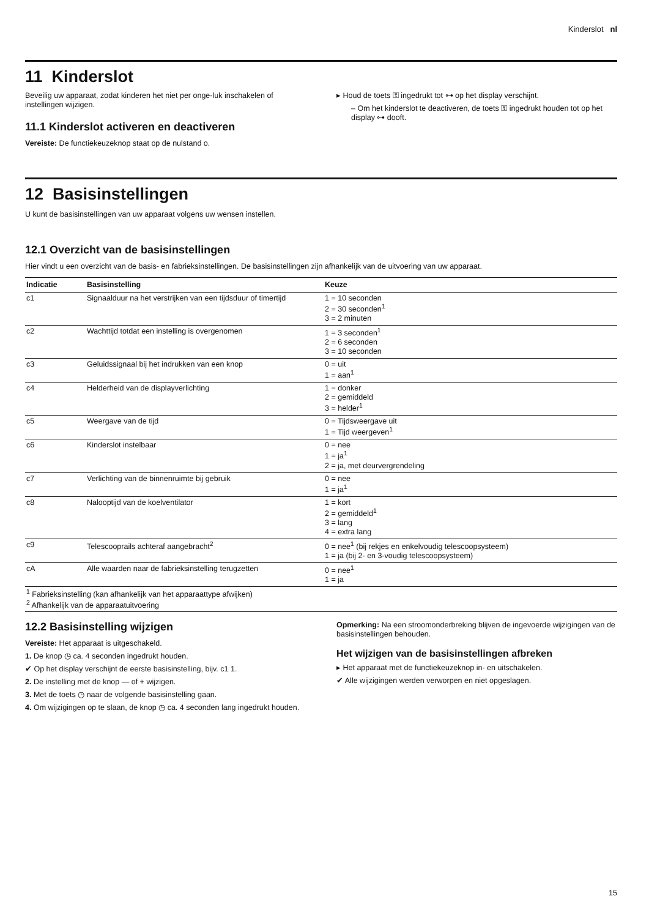Kinderslot nl
11 Kinderslot
Beveilig uw apparaat, zodat kinderen het niet per onge-luk inschakelen of instellingen wijzigen.
11.1 Kinderslot activeren en deactiveren
Vereiste: De functiekeuzeknop staat op de nulstand o.
▸ Houd de toets ⚿ ingedrukt tot ⊶ op het display verschijnt.
– Om het kinderslot te deactiveren, de toets ⚿ ingedrukt houden tot op het display ⊶ dooft.
12 Basisinstellingen
U kunt de basisinstellingen van uw apparaat volgens uw wensen instellen.
12.1 Overzicht van de basisinstellingen
Hier vindt u een overzicht van de basis- en fabrieksinstellingen. De basisinstellingen zijn afhankelijk van de uitvoering van uw apparaat.
| Indicatie | Basisinstelling | Keuze |
| --- | --- | --- |
| c1 | Signaalduur na het verstrijken van een tijdsduur of timertijd | 1 = 10 seconden 2 = 30 seconden<sup>1</sup> 3 = 2 minuten |
| c2 | Wachttijd totdat een instelling is overgenomen | 1 = 3 seconden<sup>1</sup> 2 = 6 seconden 3 = 10 seconden |
| c3 | Geluidssignaal bij het indrukken van een knop | 0 = uit 1 = aan<sup>1</sup> |
| c4 | Helderheid van de displayverlichting | 1 = donker 2 = gemiddeld 3 = helder<sup>1</sup> |
| c5 | Weergave van de tijd | 0 = Tijdsweergave uit 1 = Tijd weergeven<sup>1</sup> |
| c6 | Kinderslot instelbaar | 0 = nee 1 = ja<sup>1</sup> 2 = ja, met deurvergrendeling |
| c7 | Verlichting van de binnenruimte bij gebruik | 0 = nee 1 = ja<sup>1</sup> |
| c8 | Nalooptijd van de koelventilator | 1 = kort 2 = gemiddeld<sup>1</sup> 3 = lang 4 = extra lang |
| c9 | Telescooprails achteraf aangebracht<sup>2</sup> | 0 = nee<sup>1</sup> (bij rekjes en enkelvoudig telescoopsysteem) 1 = ja (bij 2- en 3-voudig telescoopsysteem) |
| cA | Alle waarden naar de fabrieksinstelling terugzetten | 0 = nee<sup>1</sup> 1 = ja |
<sup>1</sup> Fabrieksinstelling (kan afhankelijk van het apparaattype afwijken)
<sup>2</sup> Afhankelijk van de apparaatuitvoering
12.2 Basisinstelling wijzigen
Vereiste: Het apparaat is uitgeschakeld.
1. De knop ◷ ca. 4 seconden ingedrukt houden.
✔ Op het display verschijnt de eerste basisinstelling, bijv. c1 1.
2. De instelling met de knop — of + wijzigen.
3. Met de toets ◷ naar de volgende basisinstelling gaan.
4. Om wijzigingen op te slaan, de knop ◷ ca. 4 seconden lang ingedrukt houden.
Opmerking: Na een stroomonderbreking blijven de ingevoerde wijzigingen van de basisinstellingen behouden.
Het wijzigen van de basisinstellingen afbreken
▸ Het apparaat met de functiekeuzeknop in- en uitschakelen.
✔ Alle wijzigingen werden verworpen en niet opgeslagen.
15